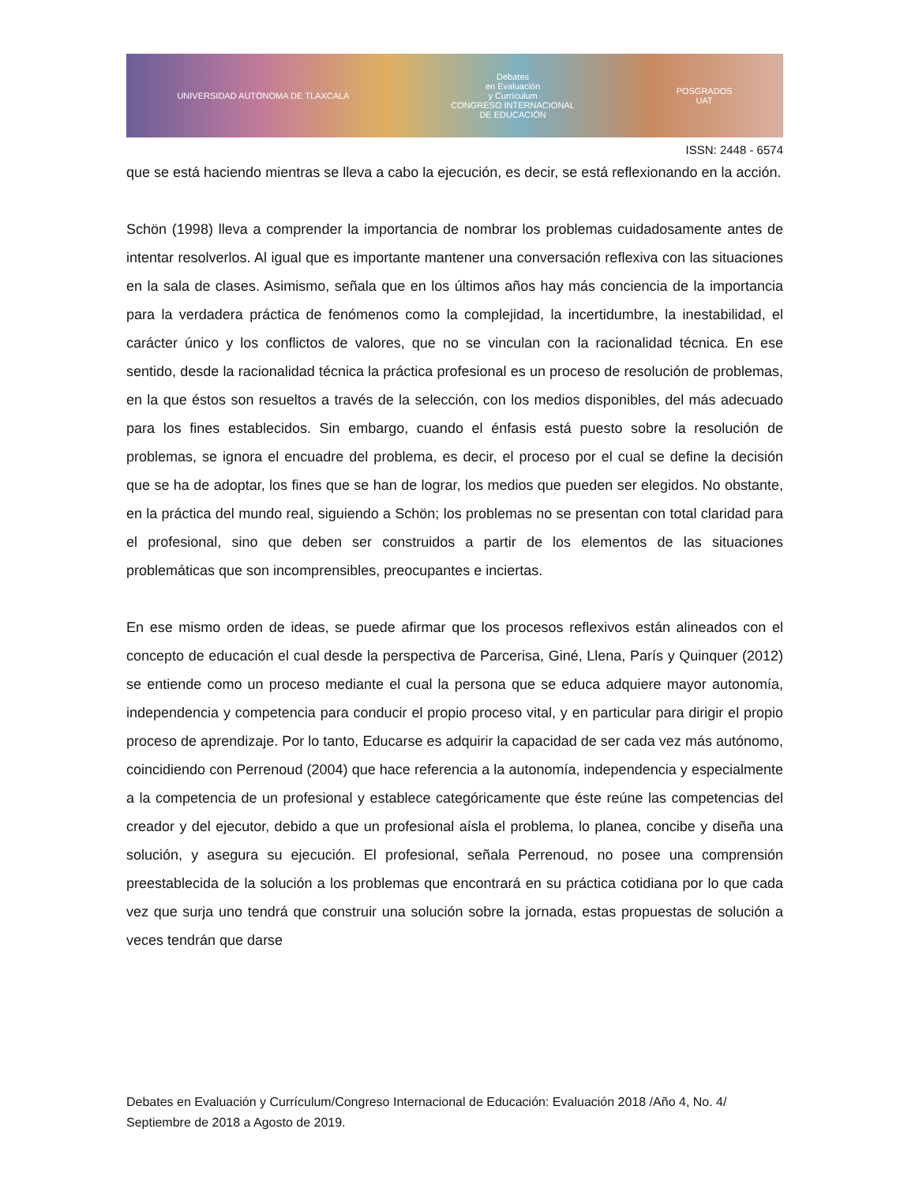UNIVERSIDAD AUTÓNOMA DE TLAXCALA Debates
en Evaluación
y Currículum
CONGRESO INTERNACIONAL
DE EDUCACIÓN POSGRADOS
UAT
ISSN: 2448 - 6574
que se está haciendo mientras se lleva a cabo la ejecución, es decir, se está reflexionando en la acción.
Schön (1998) lleva a comprender la importancia de nombrar los problemas cuidadosamente antes de intentar resolverlos. Al igual que es importante mantener una conversación reflexiva con las situaciones en la sala de clases. Asimismo, señala que en los últimos años hay más conciencia de la importancia para la verdadera práctica de fenómenos como la complejidad, la incertidumbre, la inestabilidad, el carácter único y los conflictos de valores, que no se vinculan con la racionalidad técnica. En ese sentido, desde la racionalidad técnica la práctica profesional es un proceso de resolución de problemas, en la que éstos son resueltos a través de la selección, con los medios disponibles, del más adecuado para los fines establecidos. Sin embargo, cuando el énfasis está puesto sobre la resolución de problemas, se ignora el encuadre del problema, es decir, el proceso por el cual se define la decisión que se ha de adoptar, los fines que se han de lograr, los medios que pueden ser elegidos. No obstante, en la práctica del mundo real, siguiendo a Schön; los problemas no se presentan con total claridad para el profesional, sino que deben ser construidos a partir de los elementos de las situaciones problemáticas que son incomprensibles, preocupantes e inciertas.
En ese mismo orden de ideas, se puede afirmar que los procesos reflexivos están alineados con el concepto de educación el cual desde la perspectiva de Parcerisa, Giné, Llena, París y Quinquer (2012) se entiende como un proceso mediante el cual la persona que se educa adquiere mayor autonomía, independencia y competencia para conducir el propio proceso vital, y en particular para dirigir el propio proceso de aprendizaje. Por lo tanto, Educarse es adquirir la capacidad de ser cada vez más autónomo, coincidiendo con Perrenoud (2004) que hace referencia a la autonomía, independencia y especialmente a la competencia de un profesional y establece categóricamente que éste reúne las competencias del creador y del ejecutor, debido a que un profesional aísla el problema, lo planea, concibe y diseña una solución, y asegura su ejecución. El profesional, señala Perrenoud, no posee una comprensión preestablecida de la solución a los problemas que encontrará en su práctica cotidiana por lo que cada vez que surja uno tendrá que construir una solución sobre la jornada, estas propuestas de solución a veces tendrán que darse
Debates en Evaluación y Currículum/Congreso Internacional de Educación: Evaluación 2018 /Año 4, No. 4/ Septiembre de 2018 a Agosto de 2019.